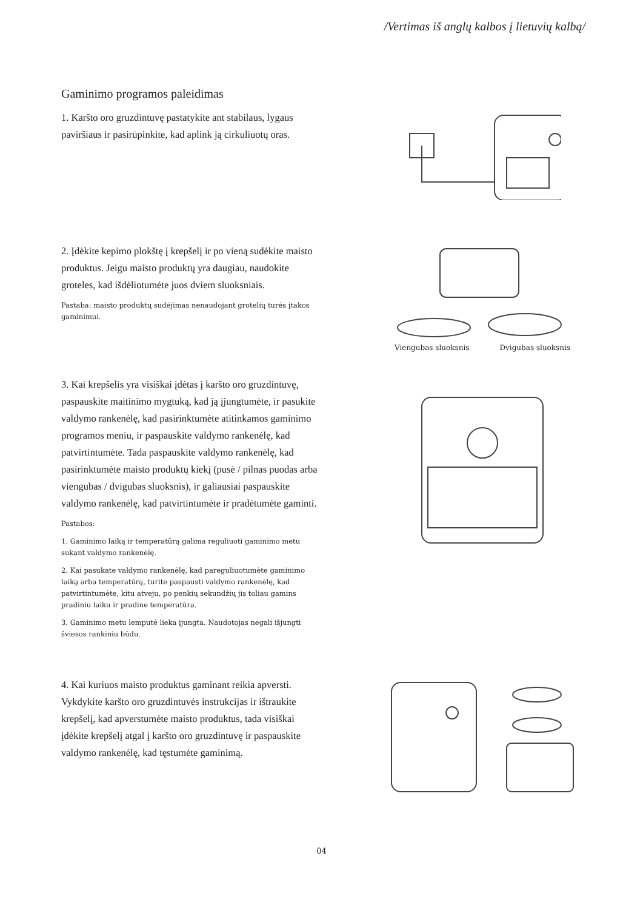/Vertimas iš anglų kalbos į lietuvių kalbą/
Gaminimo programos paleidimas
1. Karšto oro gruzdintuvę pastatykite ant stabilaus, lygaus paviršiaus ir pasirūpinkite, kad aplink ją cirkuliuotų oras.
2. Įdėkite kepimo plokštę į krepšelį ir po vieną sudėkite maisto produktus. Jeigu maisto produktų yra daugiau, naudokite groteles, kad išdėliotumėte juos dviem sluoksniais.
Pastaba: maisto produktų sudėjimas nenaudojant grotelių turės įtakos gaminimui.
Viengubas sluoksnis Dvigubas sluoksnis
3. Kai krepšelis yra visiškai įdėtas į karšto oro gruzdintuvę, paspauskite maitinimo mygtuką, kad ją įjungtumėte, ir pasukite valdymo rankenėlę, kad pasirinktumėte atitinkamos gaminimo programos meniu, ir paspauskite valdymo rankenėlę, kad patvirtintumėte. Tada paspauskite valdymo rankenėlę, kad pasirinktumėte maisto produktų kiekį (pusė / pilnas puodas arba viengubas / dvigubas sluoksnis), ir galiausiai paspauskite valdymo rankenėlę, kad patvirtintumėte ir pradėtumėte gaminti.
Pastabos:
1. Gaminimo laiką ir temperatūrą galima reguliuoti gaminimo metu sukant valdymo rankenėlę.
2. Kai pasukate valdymo rankenėlę, kad pareguliuotumėte gaminimo laiką arba temperatūrą, turite paspausti valdymo rankenėlę, kad patvirtintumėte, kitu atveju, po penkių sekundžių jis toliau gamins pradiniu laiku ir pradine temperatūra.
3. Gaminimo metu lemputė lieka įjungta. Naudotojas negali išjungti šviesos rankiniu būdu.
4. Kai kuriuos maisto produktus gaminant reikia apversti. Vykdykite karšto oro gruzdintuvės instrukcijas ir ištraukite krepšelį, kad apverstumėte maisto produktus, tada visiškai įdėkite krepšelį atgal į karšto oro gruzdintuvę ir paspauskite valdymo rankenėlę, kad tęstumėte gaminimą.
04